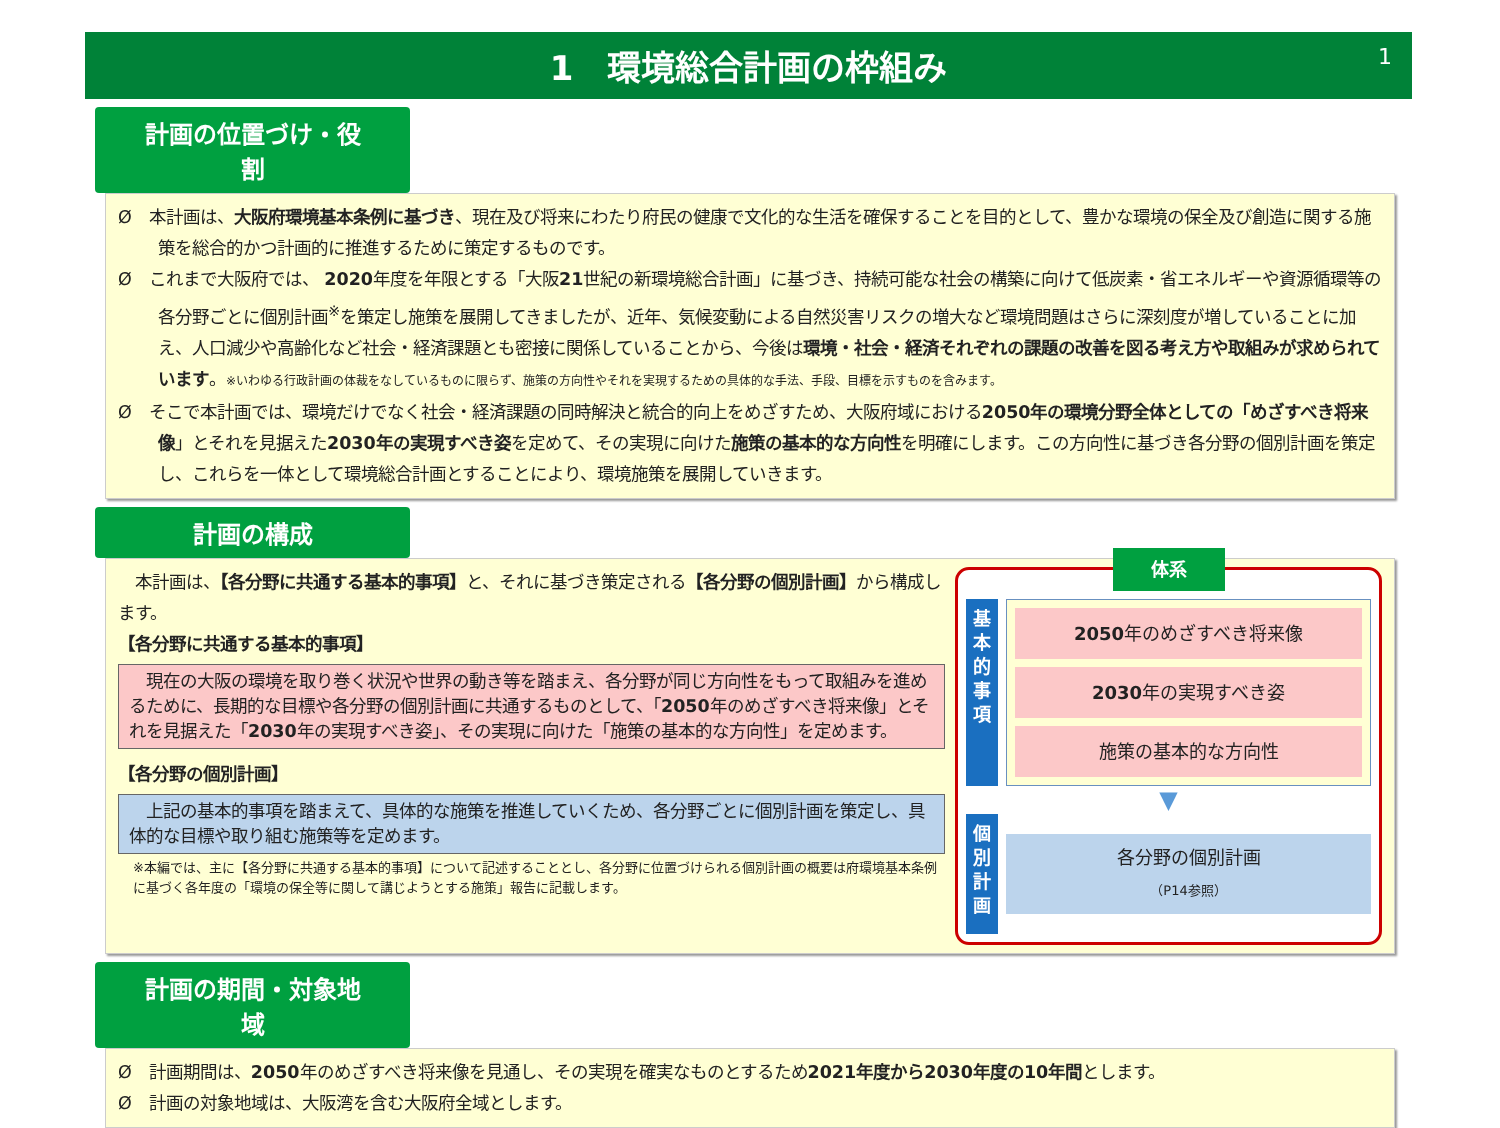1　環境総合計画の枠組み 1
計画の位置づけ・役割
Ø　本計画は、大阪府環境基本条例に基づき、現在及び将来にわたり府民の健康で文化的な生活を確保することを目的として、豊かな環境の保全及び創造に関する施策を総合的かつ計画的に推進するために策定するものです。
Ø　これまで大阪府では、 2020年度を年限とする「大阪21世紀の新環境総合計画」に基づき、持続可能な社会の構築に向けて低炭素・省エネルギーや資源循環等の各分野ごとに個別計画<sup>※</sup>を策定し施策を展開してきましたが、近年、気候変動による自然災害リスクの増大など環境問題はさらに深刻度が増していることに加え、人口減少や高齢化など社会・経済課題とも密接に関係していることから、今後は環境・社会・経済それぞれの課題の改善を図る考え方や取組みが求められています。※いわゆる行政計画の体裁をなしているものに限らず、施策の方向性やそれを実現するための具体的な手法、手段、目標を示すものを含みます。
Ø　そこで本計画では、環境だけでなく社会・経済課題の同時解決と統合的向上をめざすため、大阪府域における2050年の環境分野全体としての「めざすべき将来像」とそれを見据えた2030年の実現すべき姿を定めて、その実現に向けた施策の基本的な方向性を明確にします。この方向性に基づき各分野の個別計画を策定し、これらを一体として環境総合計画とすることにより、環境施策を展開していきます。
計画の構成
　本計画は、【各分野に共通する基本的事項】と、それに基づき策定される【各分野の個別計画】から構成します。
【各分野に共通する基本的事項】
　現在の大阪の環境を取り巻く状況や世界の動き等を踏まえ、各分野が同じ方向性をもって取組みを進めるために、長期的な目標や各分野の個別計画に共通するものとして、「2050年のめざすべき将来像」とそれを見据えた「2030年の実現すべき姿」、その実現に向けた「施策の基本的な方向性」を定めます。
【各分野の個別計画】
　上記の基本的事項を踏まえて、具体的な施策を推進していくため、各分野ごとに個別計画を策定し、具体的な目標や取り組む施策等を定めます。
※本編では、主に【各分野に共通する基本的事項】について記述することとし、各分野に位置づけられる個別計画の概要は府環境基本条例に基づく各年度の「環境の保全等に関して講じようとする施策」報告に記載します。
体系
基
本
的
事
項
2050年のめざすべき将来像
2030年の実現すべき姿
施策の基本的な方向性
▼
個
別
計
画
各分野の個別計画
（P14参照）
計画の期間・対象地域
Ø　計画期間は、2050年のめざすべき将来像を見通し、その実現を確実なものとするため2021年度から2030年度の10年間とします。
Ø　計画の対象地域は、大阪湾を含む大阪府全域とします。